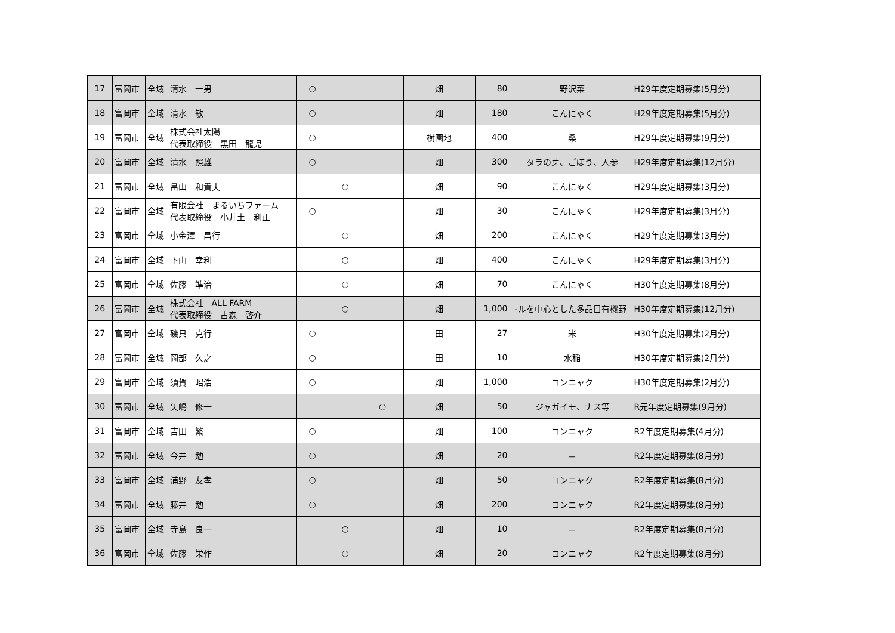| 17 | 富岡市 | 全域 | 清水 一男 | ○ | | | 畑 | 80 | 野沢菜 | H29年度定期募集(5月分) |
| 18 | 富岡市 | 全域 | 清水 敏 | ○ | | | 畑 | 180 | こんにゃく | H29年度定期募集(5月分) |
| 19 | 富岡市 | 全域 | 株式会社太陽 代表取締役 黒田 龍児 | ○ | | | 樹園地 | 400 | 桑 | H29年度定期募集(9月分) |
| 20 | 富岡市 | 全域 | 清水 照雄 | ○ | | | 畑 | 300 | タラの芽、ごぼう、人参 | H29年度定期募集(12月分) |
| 21 | 富岡市 | 全域 | 畠山 和貴夫 | | ○ | | 畑 | 90 | こんにゃく | H29年度定期募集(3月分) |
| 22 | 富岡市 | 全域 | 有限会社 まるいちファーム 代表取締役 小井土 利正 | ○ | | | 畑 | 30 | こんにゃく | H29年度定期募集(3月分) |
| 23 | 富岡市 | 全域 | 小金澤 昌行 | | ○ | | 畑 | 200 | こんにゃく | H29年度定期募集(3月分) |
| 24 | 富岡市 | 全域 | 下山 幸利 | | ○ | | 畑 | 400 | こんにゃく | H29年度定期募集(3月分) |
| 25 | 富岡市 | 全域 | 佐藤 準治 | | ○ | | 畑 | 70 | こんにゃく | H30年度定期募集(8月分) |
| 26 | 富岡市 | 全域 | 株式会社 ALL FARM 代表取締役 古森 啓介 | | ○ | | 畑 | 1,000 | -ルを中心とした多品目有機野 | H30年度定期募集(12月分) |
| 27 | 富岡市 | 全域 | 磯貝 克行 | ○ | | | 田 | 27 | 米 | H30年度定期募集(2月分) |
| 28 | 富岡市 | 全域 | 岡部 久之 | ○ | | | 田 | 10 | 水稲 | H30年度定期募集(2月分) |
| 29 | 富岡市 | 全域 | 須賀 昭浩 | ○ | | | 畑 | 1,000 | コンニャク | H30年度定期募集(2月分) |
| 30 | 富岡市 | 全域 | 矢嶋 修一 | | | ○ | 畑 | 50 | ジャガイモ、ナス等 | R元年度定期募集(9月分) |
| 31 | 富岡市 | 全域 | 吉田 繁 | ○ | | | 畑 | 100 | コンニャク | R2年度定期募集(4月分) |
| 32 | 富岡市 | 全域 | 今井 勉 | ○ | | | 畑 | 20 | － | R2年度定期募集(8月分) |
| 33 | 富岡市 | 全域 | 浦野 友孝 | ○ | | | 畑 | 50 | コンニャク | R2年度定期募集(8月分) |
| 34 | 富岡市 | 全域 | 藤井 勉 | ○ | | | 畑 | 200 | コンニャク | R2年度定期募集(8月分) |
| 35 | 富岡市 | 全域 | 寺島 良一 | | ○ | | 畑 | 10 | － | R2年度定期募集(8月分) |
| 36 | 富岡市 | 全域 | 佐藤 栄作 | | ○ | | 畑 | 20 | コンニャク | R2年度定期募集(8月分) |